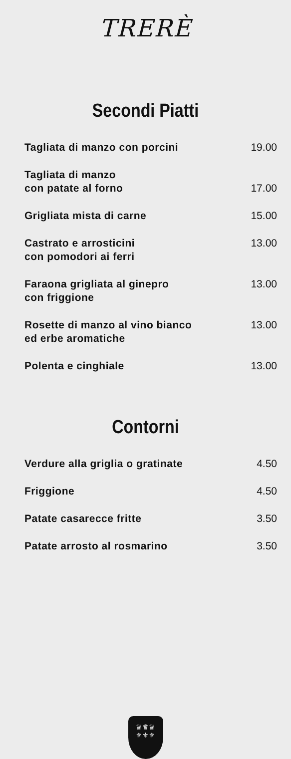TRERÈ
Secondi Piatti
| Tagliata di manzo con porcini | 19.00 |
| Tagliata di manzo con patate al forno | 17.00 |
| Grigliata mista di carne | 15.00 |
| Castrato e arrosticini con pomodori ai ferri | 13.00 |
| Faraona grigliata al ginepro con friggione | 13.00 |
| Rosette di manzo al vino bianco ed erbe aromatiche | 13.00 |
| Polenta e cinghiale | 13.00 |
Contorni
| Verdure alla griglia o gratinate | 4.50 |
| Friggione | 4.50 |
| Patate casarecce fritte | 3.50 |
| Patate arrosto al rosmarino | 3.50 |
♛♛♛
⚜⚜⚜